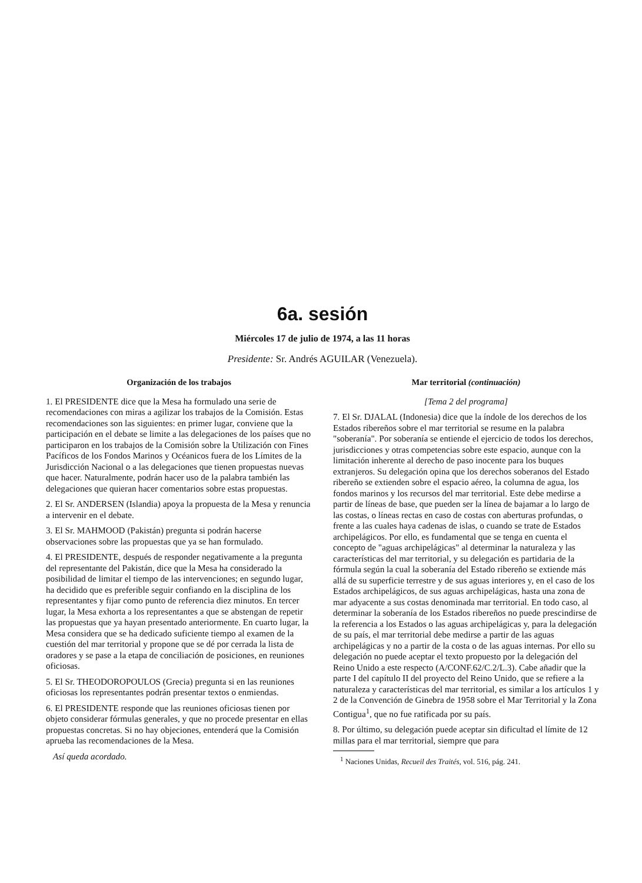6a. sesión
Miércoles 17 de julio de 1974, a las 11 horas
Presidente: Sr. Andrés AGUILAR (Venezuela).
Organización de los trabajos
1. El PRESIDENTE dice que la Mesa ha formulado una serie de recomendaciones con miras a agilizar los trabajos de la Comisión. Estas recomendaciones son las siguientes: en primer lugar, conviene que la participación en el debate se limite a las delegaciones de los países que no participaron en los trabajos de la Comisión sobre la Utilización con Fines Pacíficos de los Fondos Marinos y Océanicos fuera de los Límites de la Jurisdicción Nacional o a las delegaciones que tienen propuestas nuevas que hacer. Naturalmente, podrán hacer uso de la palabra también las delegaciones que quieran hacer comentarios sobre estas propuestas.
2. El Sr. ANDERSEN (Islandia) apoya la propuesta de la Mesa y renuncia a intervenir en el debate.
3. El Sr. MAHMOOD (Pakistán) pregunta si podrán hacerse observaciones sobre las propuestas que ya se han formulado.
4. El PRESIDENTE, después de responder negativamente a la pregunta del representante del Pakistán, dice que la Mesa ha considerado la posibilidad de limitar el tiempo de las intervenciones; en segundo lugar, ha decidido que es preferible seguir confiando en la disciplina de los representantes y fijar como punto de referencia diez minutos. En tercer lugar, la Mesa exhorta a los representantes a que se abstengan de repetir las propuestas que ya hayan presentado anteriormente. En cuarto lugar, la Mesa considera que se ha dedicado suficiente tiempo al examen de la cuestión del mar territorial y propone que se dé por cerrada la lista de oradores y se pase a la etapa de conciliación de posiciones, en reuniones oficiosas.
5. El Sr. THEODOROPOULOS (Grecia) pregunta si en las reuniones oficiosas los representantes podrán presentar textos o enmiendas.
6. El PRESIDENTE responde que las reuniones oficiosas tienen por objeto considerar fórmulas generales, y que no procede presentar en ellas propuestas concretas. Si no hay objeciones, entenderá que la Comisión aprueba las recomendaciones de la Mesa.
Así queda acordado.
Mar territorial (continuación)
[Tema 2 del programa]
7. El Sr. DJALAL (Indonesia) dice que la índole de los derechos de los Estados ribereños sobre el mar territorial se resume en la palabra "soberanía". Por soberanía se entiende el ejercicio de todos los derechos, jurisdicciones y otras competencias sobre este espacio, aunque con la limitación inherente al derecho de paso inocente para los buques extranjeros. Su delegación opina que los derechos soberanos del Estado ribereño se extienden sobre el espacio aéreo, la columna de agua, los fondos marinos y los recursos del mar territorial. Este debe medirse a partir de líneas de base, que pueden ser la línea de bajamar a lo largo de las costas, o líneas rectas en caso de costas con aberturas profundas, o frente a las cuales haya cadenas de islas, o cuando se trate de Estados archipelágicos. Por ello, es fundamental que se tenga en cuenta el concepto de "aguas archipelágicas" al determinar la naturaleza y las características del mar territorial, y su delegación es partidaria de la fórmula según la cual la soberanía del Estado ribereño se extiende más allá de su superficie terrestre y de sus aguas interiores y, en el caso de los Estados archipelágicos, de sus aguas archipelágicas, hasta una zona de mar adyacente a sus costas denominada mar territorial. En todo caso, al determinar la soberanía de los Estados ribereños no puede prescindirse de la referencia a los Estados o las aguas archipelágicas y, para la delegación de su país, el mar territorial debe medirse a partir de las aguas archipelágicas y no a partir de la costa o de las aguas internas. Por ello su delegación no puede aceptar el texto propuesto por la delegación del Reino Unido a este respecto (A/CONF.62/C.2/L.3). Cabe añadir que la parte I del capítulo II del proyecto del Reino Unido, que se refiere a la naturaleza y características del mar territorial, es similar a los artículos 1 y 2 de la Convención de Ginebra de 1958 sobre el Mar Territorial y la Zona Contigua<sup>1</sup>, que no fue ratificada por su país.
8. Por último, su delegación puede aceptar sin dificultad el límite de 12 millas para el mar territorial, siempre que para
<sup>1</sup> Naciones Unidas, Recueil des Traités, vol. 516, pág. 241.